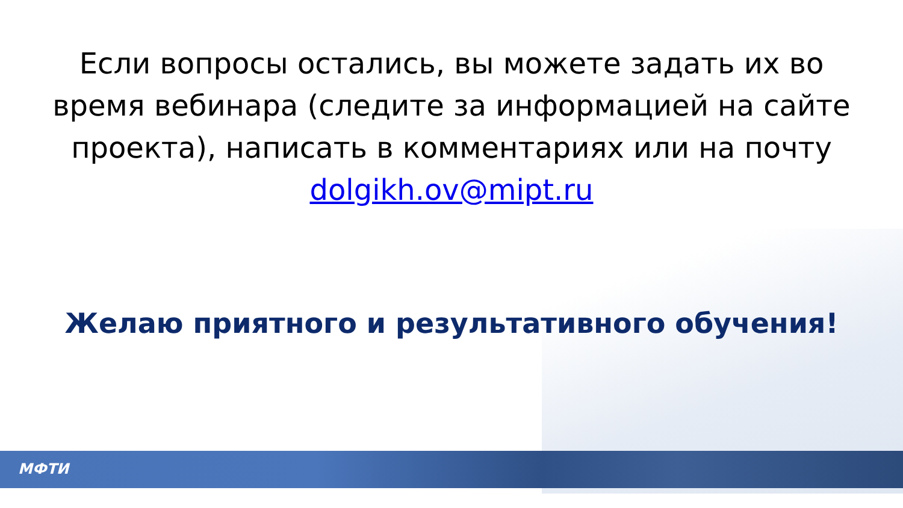Если вопросы остались, вы можете задать их во время вебинара (следите за информацией на сайте проекта), написать в комментариях или на почту dolgikh.ov@mipt.ru
Желаю приятного и результативного обучения!
МФТИ